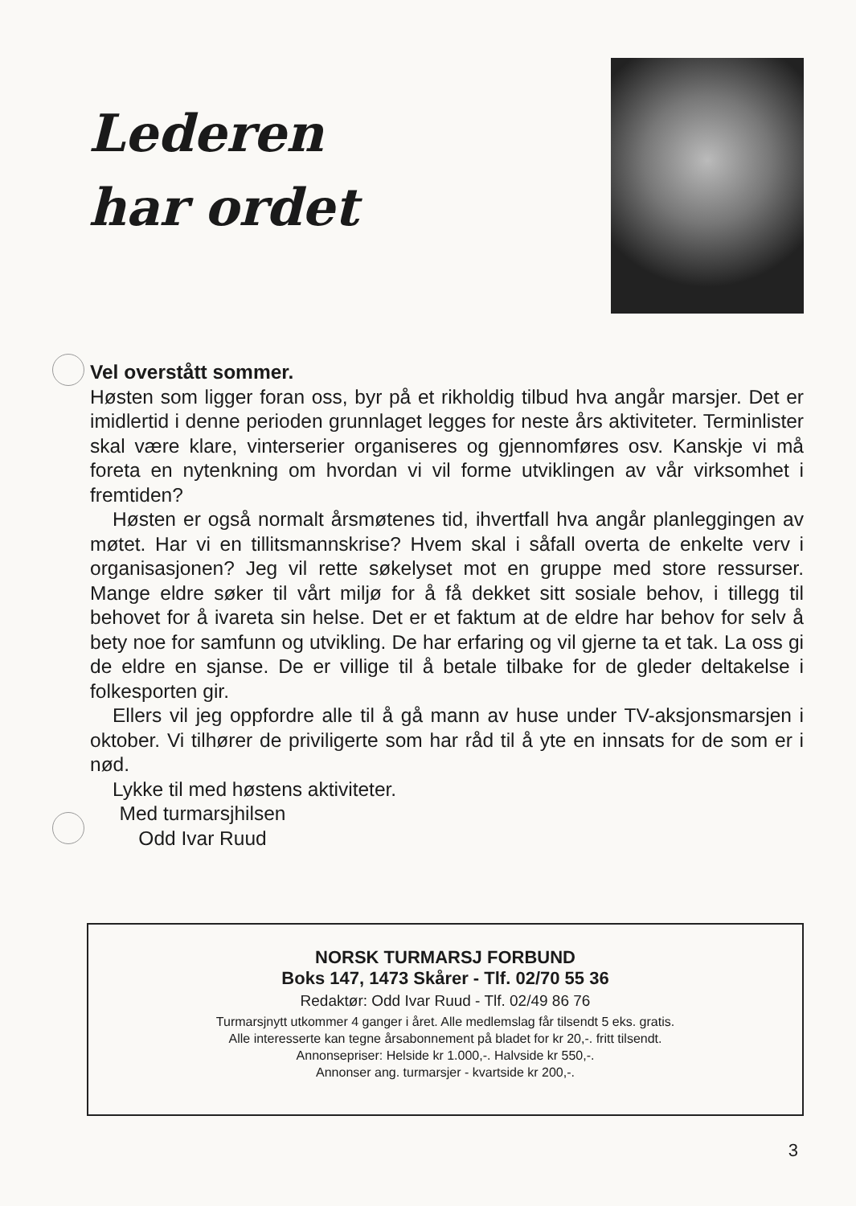Lederen
har ordet
Vel overstått sommer.
Høsten som ligger foran oss, byr på et rikholdig tilbud hva angår marsjer. Det er imidlertid i denne perioden grunnlaget legges for neste års aktiviteter. Terminlister skal være klare, vinterserier organiseres og gjennomføres osv. Kanskje vi må foreta en nytenkning om hvordan vi vil forme utviklingen av vår virksomhet i fremtiden?
Høsten er også normalt årsmøtenes tid, ihvertfall hva angår planleggingen av møtet. Har vi en tillitsmannskrise? Hvem skal i såfall overta de enkelte verv i organisasjonen? Jeg vil rette søkelyset mot en gruppe med store ressurser. Mange eldre søker til vårt miljø for å få dekket sitt sosiale behov, i tillegg til behovet for å ivareta sin helse. Det er et faktum at de eldre har behov for selv å bety noe for samfunn og utvikling. De har erfaring og vil gjerne ta et tak. La oss gi de eldre en sjanse. De er villige til å betale tilbake for de gleder deltakelse i folkesporten gir.
Ellers vil jeg oppfordre alle til å gå mann av huse under TV-aksjonsmarsjen i oktober. Vi tilhører de priviligerte som har råd til å yte en innsats for de som er i nød.
Lykke til med høstens aktiviteter.
Med turmarsjhilsen
Odd Ivar Ruud
NORSK TURMARSJ FORBUND
Boks 147, 1473 Skårer - Tlf. 02/70 55 36
Redaktør: Odd Ivar Ruud - Tlf. 02/49 86 76
Turmarsjnytt utkommer 4 ganger i året. Alle medlemslag får tilsendt 5 eks. gratis.
Alle interesserte kan tegne årsabonnement på bladet for kr 20,-. fritt tilsendt.
Annonsepriser: Helside kr 1.000,-. Halvside kr 550,-.
Annonser ang. turmarsjer - kvartside kr 200,-.
3